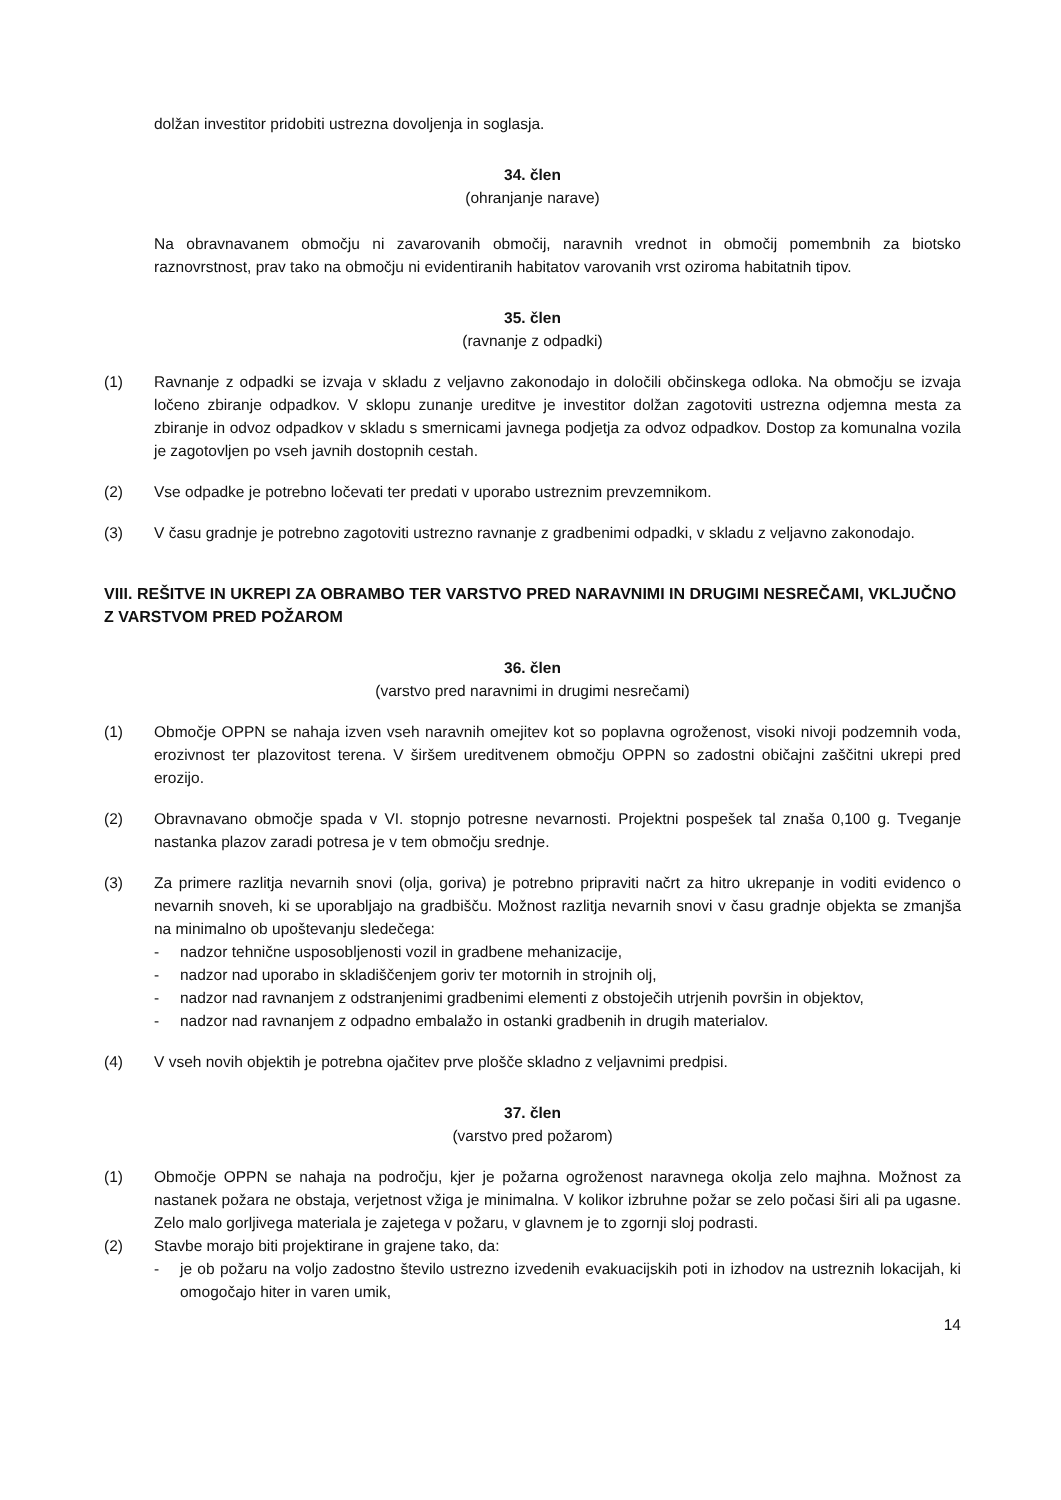dolžan investitor pridobiti ustrezna dovoljenja in soglasja.
34. člen
(ohranjanje narave)
Na obravnavanem območju ni zavarovanih območij, naravnih vrednot in območij pomembnih za biotsko raznovrstnost, prav tako na območju ni evidentiranih habitatov varovanih vrst oziroma habitatnih tipov.
35. člen
(ravnanje z odpadki)
(1) Ravnanje z odpadki se izvaja v skladu z veljavno zakonodajo in določili občinskega odloka. Na območju se izvaja ločeno zbiranje odpadkov. V sklopu zunanje ureditve je investitor dolžan zagotoviti ustrezna odjemna mesta za zbiranje in odvoz odpadkov v skladu s smernicami javnega podjetja za odvoz odpadkov. Dostop za komunalna vozila je zagotovljen po vseh javnih dostopnih cestah.
(2) Vse odpadke je potrebno ločevati ter predati v uporabo ustreznim prevzemnikom.
(3) V času gradnje je potrebno zagotoviti ustrezno ravnanje z gradbenimi odpadki, v skladu z veljavno zakonodajo.
VIII. REŠITVE IN UKREPI ZA OBRAMBO TER VARSTVO PRED NARAVNIMI IN DRUGIMI NESREČAMI, VKLJUČNO Z VARSTVOM PRED POŽAROM
36. člen
(varstvo pred naravnimi in drugimi nesrečami)
(1) Območje OPPN se nahaja izven vseh naravnih omejitev kot so poplavna ogroženost, visoki nivoji podzemnih voda, erozivnost ter plazovitost terena. V širšem ureditvenem območju OPPN so zadostni običajni zaščitni ukrepi pred erozijo.
(2) Obravnavano območje spada v VI. stopnjo potresne nevarnosti. Projektni pospešek tal znaša 0,100 g. Tveganje nastanka plazov zaradi potresa je v tem območju srednje.
(3) Za primere razlitja nevarnih snovi (olja, goriva) je potrebno pripraviti načrt za hitro ukrepanje in voditi evidenco o nevarnih snoveh, ki se uporabljajo na gradbišču. Možnost razlitja nevarnih snovi v času gradnje objekta se zmanjša na minimalno ob upoštevanju sledečega:
- nadzor tehnične usposobljenosti vozil in gradbene mehanizacije,
- nadzor nad uporabo in skladiščenjem goriv ter motornih in strojnih olj,
- nadzor nad ravnanjem z odstranjenimi gradbenimi elementi z obstoječih utrjenih površin in objektov,
- nadzor nad ravnanjem z odpadno embalažo in ostanki gradbenih in drugih materialov.
(4) V vseh novih objektih je potrebna ojačitev prve plošče skladno z veljavnimi predpisi.
37. člen
(varstvo pred požarom)
(1) Območje OPPN se nahaja na področju, kjer je požarna ogroženost naravnega okolja zelo majhna. Možnost za nastanek požara ne obstaja, verjetnost vžiga je minimalna. V kolikor izbruhne požar se zelo počasi širi ali pa ugasne. Zelo malo gorljivega materiala je zajetega v požaru, v glavnem je to zgornji sloj podrasti.
(2) Stavbe morajo biti projektirane in grajene tako, da:
- je ob požaru na voljo zadostno število ustrezno izvedenih evakuacijskih poti in izhodov na ustreznih lokacijah, ki omogočajo hiter in varen umik,
14